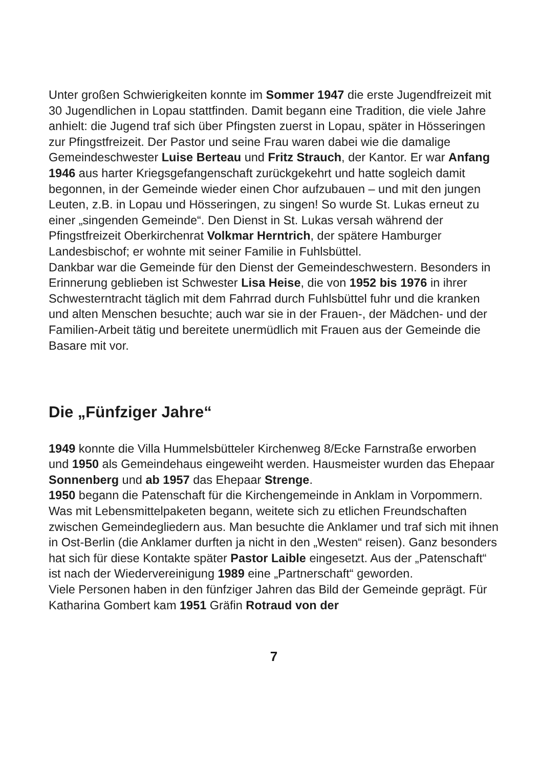Unter großen Schwierigkeiten konnte im Sommer 1947 die erste Jugendfreizeit mit 30 Jugendlichen in Lopau stattfinden. Damit begann eine Tradition, die viele Jahre anhielt: die Jugend traf sich über Pfingsten zuerst in Lopau, später in Hösseringen zur Pfingstfreizeit. Der Pastor und seine Frau waren dabei wie die damalige Gemeindeschwester Luise Berteau und Fritz Strauch, der Kantor. Er war Anfang 1946 aus harter Kriegsgefangenschaft zurückgekehrt und hatte sogleich damit begonnen, in der Gemeinde wieder einen Chor aufzubauen – und mit den jungen Leuten, z.B. in Lopau und Hösseringen, zu singen! So wurde St. Lukas erneut zu einer „singenden Gemeinde“. Den Dienst in St. Lukas versah während der Pfingstfreizeit Oberkirchenrat Volkmar Herntrich, der spätere Hamburger Landesbischof; er wohnte mit seiner Familie in Fuhlsbüttel.
Dankbar war die Gemeinde für den Dienst der Gemeindeschwestern. Besonders in Erinnerung geblieben ist Schwester Lisa Heise, die von 1952 bis 1976 in ihrer Schwesterntracht täglich mit dem Fahrrad durch Fuhlsbüttel fuhr und die kranken und alten Menschen besuchte; auch war sie in der Frauen-, der Mädchen- und der Familien-Arbeit tätig und bereitete unermüdlich mit Frauen aus der Gemeinde die Basare mit vor.
Die „Fünfziger Jahre“
1949 konnte die Villa Hummelsbütteler Kirchenweg 8/Ecke Farnstraße erworben und 1950 als Gemeindehaus eingeweiht werden. Hausmeister wurden das Ehepaar Sonnenberg und ab 1957 das Ehepaar Strenge.
1950 begann die Patenschaft für die Kirchengemeinde in Anklam in Vorpommern. Was mit Lebensmittelpaketen begann, weitete sich zu etlichen Freundschaften zwischen Gemeindegliedern aus. Man besuchte die Anklamer und traf sich mit ihnen in Ost-Berlin (die Anklamer durften ja nicht in den „Westen“ reisen). Ganz besonders hat sich für diese Kontakte später Pastor Laible eingesetzt. Aus der „Patenschaft“ ist nach der Wiedervereinigung 1989 eine „Partnerschaft“ geworden.
Viele Personen haben in den fünfziger Jahren das Bild der Gemeinde geprägt. Für Katharina Gombert kam 1951 Gräfin Rotraud von der
7